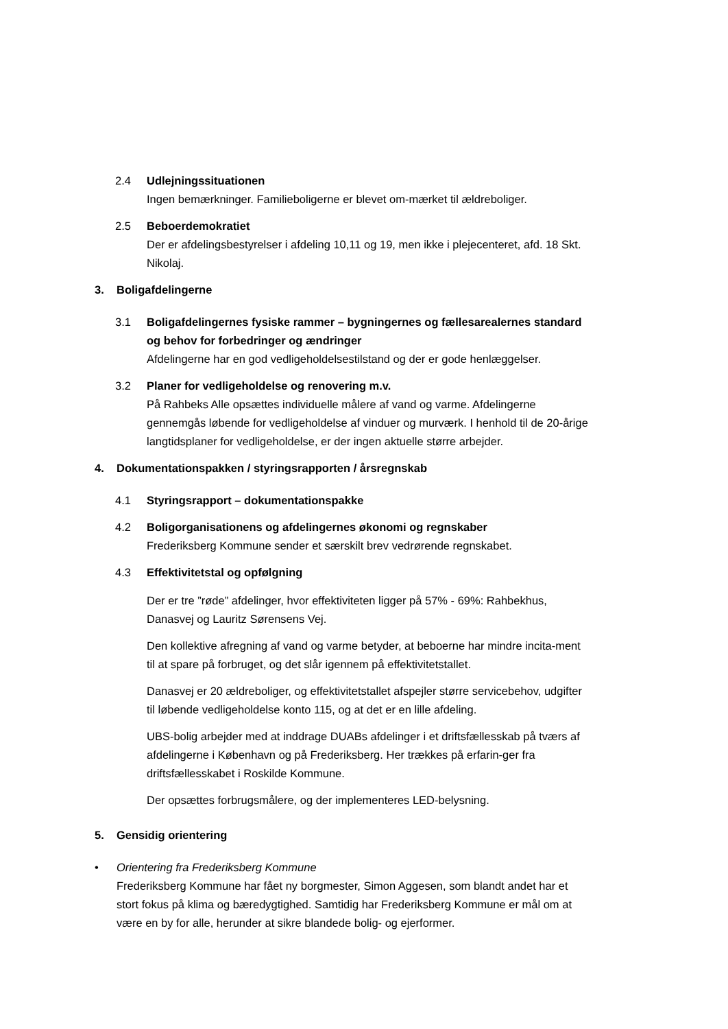2.4 Udlejningssituationen
Ingen bemærkninger. Familieboligerne er blevet om-mærket til ældreboliger.
2.5 Beboerdemokratiet
Der er afdelingsbestyrelser i afdeling 10,11 og 19, men ikke i plejecenteret, afd. 18 Skt. Nikolaj.
3. Boligafdelingerne
3.1 Boligafdelingernes fysiske rammer – bygningernes og fællesarealernes standard og behov for forbedringer og ændringer
Afdelingerne har en god vedligeholdelsestilstand og der er gode henlæggelser.
3.2 Planer for vedligeholdelse og renovering m.v.
På Rahbeks Alle opsættes individuelle målere af vand og varme. Afdelingerne gennemgås løbende for vedligeholdelse af vinduer og murværk. I henhold til de 20-årige langtidsplaner for vedligeholdelse, er der ingen aktuelle større arbejder.
4. Dokumentationspakken / styringsrapporten / årsregnskab
4.1 Styringsrapport – dokumentationspakke
4.2 Boligorganisationens og afdelingernes økonomi og regnskaber
Frederiksberg Kommune sender et særskilt brev vedrørende regnskabet.
4.3 Effektivitetstal og opfølgning
Der er tre ”røde” afdelinger, hvor effektiviteten ligger på 57% - 69%: Rahbekhus, Danasvej og Lauritz Sørensens Vej.
Den kollektive afregning af vand og varme betyder, at beboerne har mindre incita-ment til at spare på forbruget, og det slår igennem på effektivitetstallet.
Danasvej er 20 ældreboliger, og effektivitetstallet afspejler større servicebehov, udgifter til løbende vedligeholdelse konto 115, og at det er en lille afdeling.
UBS-bolig arbejder med at inddrage DUABs afdelinger i et driftsfællesskab på tværs af afdelingerne i København og på Frederiksberg. Her trækkes på erfarin-ger fra driftsfællesskabet i Roskilde Kommune.
Der opsættes forbrugsmålere, og der implementeres LED-belysning.
5. Gensidig orientering
• Orientering fra Frederiksberg Kommune
Frederiksberg Kommune har fået ny borgmester, Simon Aggesen, som blandt andet har et stort fokus på klima og bæredygtighed. Samtidig har Frederiksberg Kommune er mål om at være en by for alle, herunder at sikre blandede bolig- og ejerformer.